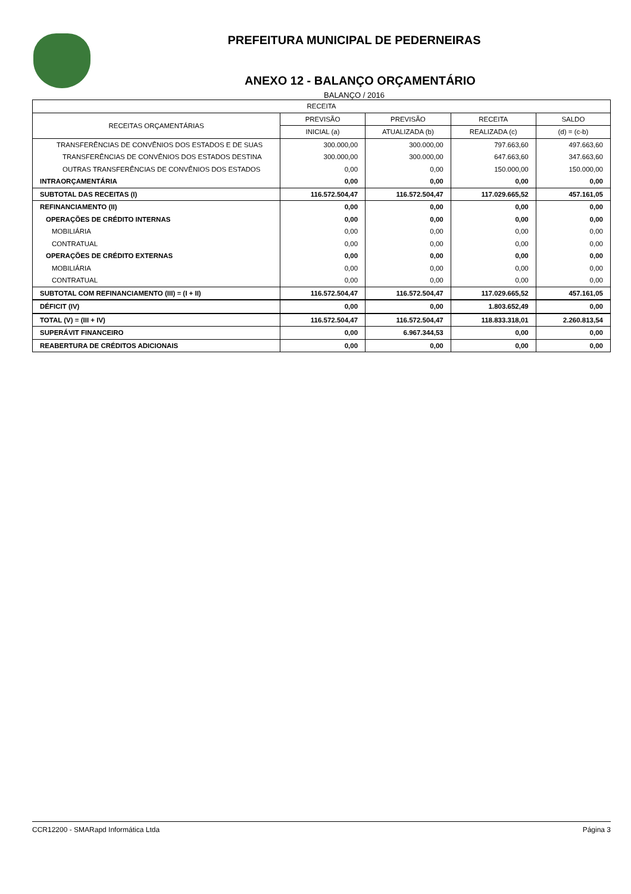PREFEITURA MUNICIPAL DE PEDERNEIRAS
ANEXO 12 - BALANÇO ORÇAMENTÁRIO
BALANÇO / 2016
| RECEITA | | | | |
| --- | --- | --- | --- | --- |
| RECEITAS ORÇAMENTÁRIAS | PREVISÃO | PREVISÃO | RECEITA | SALDO |
| | INICIAL (a) | ATUALIZADA (b) | REALIZADA (c) | (d) = (c-b) |
| TRANSFERÊNCIAS DE CONVÊNIOS DOS ESTADOS E DE SUAS | 300.000,00 | 300.000,00 | 797.663,60 | 497.663,60 |
| TRANSFERÊNCIAS DE CONVÊNIOS DOS ESTADOS DESTINA | 300.000,00 | 300.000,00 | 647.663,60 | 347.663,60 |
| OUTRAS TRANSFERÊNCIAS DE CONVÊNIOS DOS ESTADOS | 0,00 | 0,00 | 150.000,00 | 150.000,00 |
| INTRAORÇAMENTÁRIA | 0,00 | 0,00 | 0,00 | 0,00 |
| SUBTOTAL DAS RECEITAS (I) | 116.572.504,47 | 116.572.504,47 | 117.029.665,52 | 457.161,05 |
| REFINANCIAMENTO (II) | 0,00 | 0,00 | 0,00 | 0,00 |
| OPERAÇÕES DE CRÉDITO INTERNAS | 0,00 | 0,00 | 0,00 | 0,00 |
| MOBILIÁRIA | 0,00 | 0,00 | 0,00 | 0,00 |
| CONTRATUAL | 0,00 | 0,00 | 0,00 | 0,00 |
| OPERAÇÕES DE CRÉDITO EXTERNAS | 0,00 | 0,00 | 0,00 | 0,00 |
| MOBILIÁRIA | 0,00 | 0,00 | 0,00 | 0,00 |
| CONTRATUAL | 0,00 | 0,00 | 0,00 | 0,00 |
| SUBTOTAL COM REFINANCIAMENTO (III) = (I + II) | 116.572.504,47 | 116.572.504,47 | 117.029.665,52 | 457.161,05 |
| DÉFICIT (IV) | 0,00 | 0,00 | 1.803.652,49 | 0,00 |
| TOTAL (V) = (III + IV) | 116.572.504,47 | 116.572.504,47 | 118.833.318,01 | 2.260.813,54 |
| SUPERÁVIT FINANCEIRO | 0,00 | 6.967.344,53 | 0,00 | 0,00 |
| REABERTURA DE CRÉDITOS ADICIONAIS | 0,00 | 0,00 | 0,00 | 0,00 |
CCR12200 - SMARapd Informática Ltda Página 3